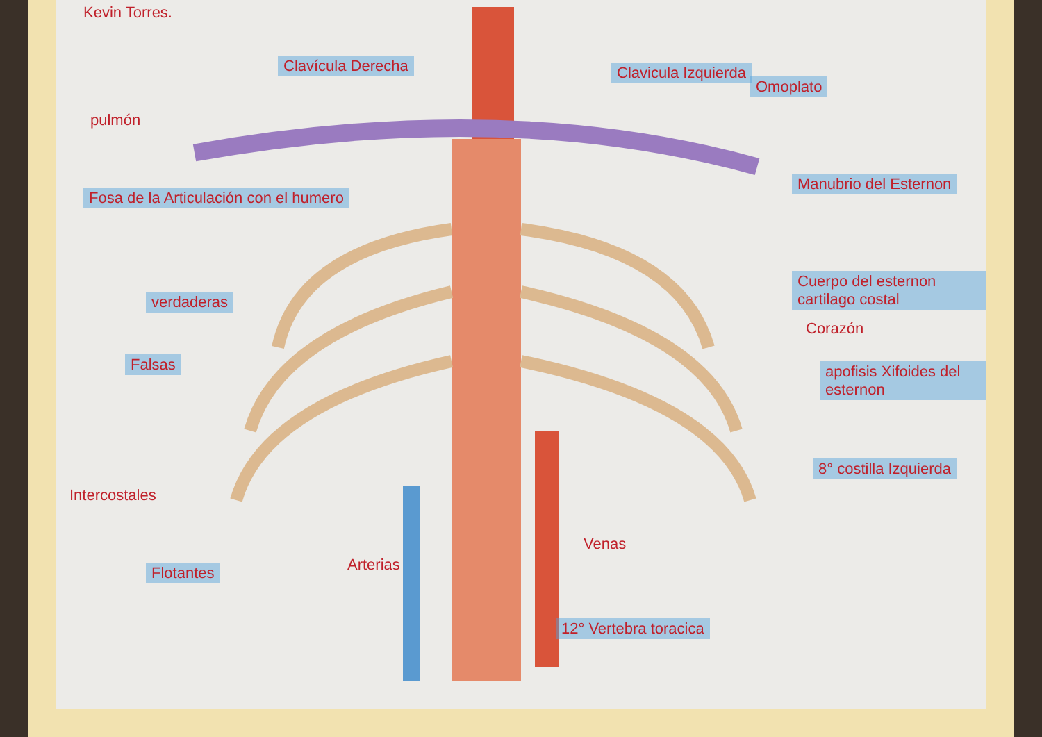Kevin Torres.
Clavícula Derecha Clavicula Izquierda
pulmón
Omoplato
Fosa de la Articulación con el humero
Manubrio del Esternon
Cuerpo del esternon cartilago costal
verdaderas
Corazón
Falsas apofisis Xifoides del esternon
8° costilla Izquierda
Intercostales
Flotantes Arterias
Venas
12° Vertebra toracica